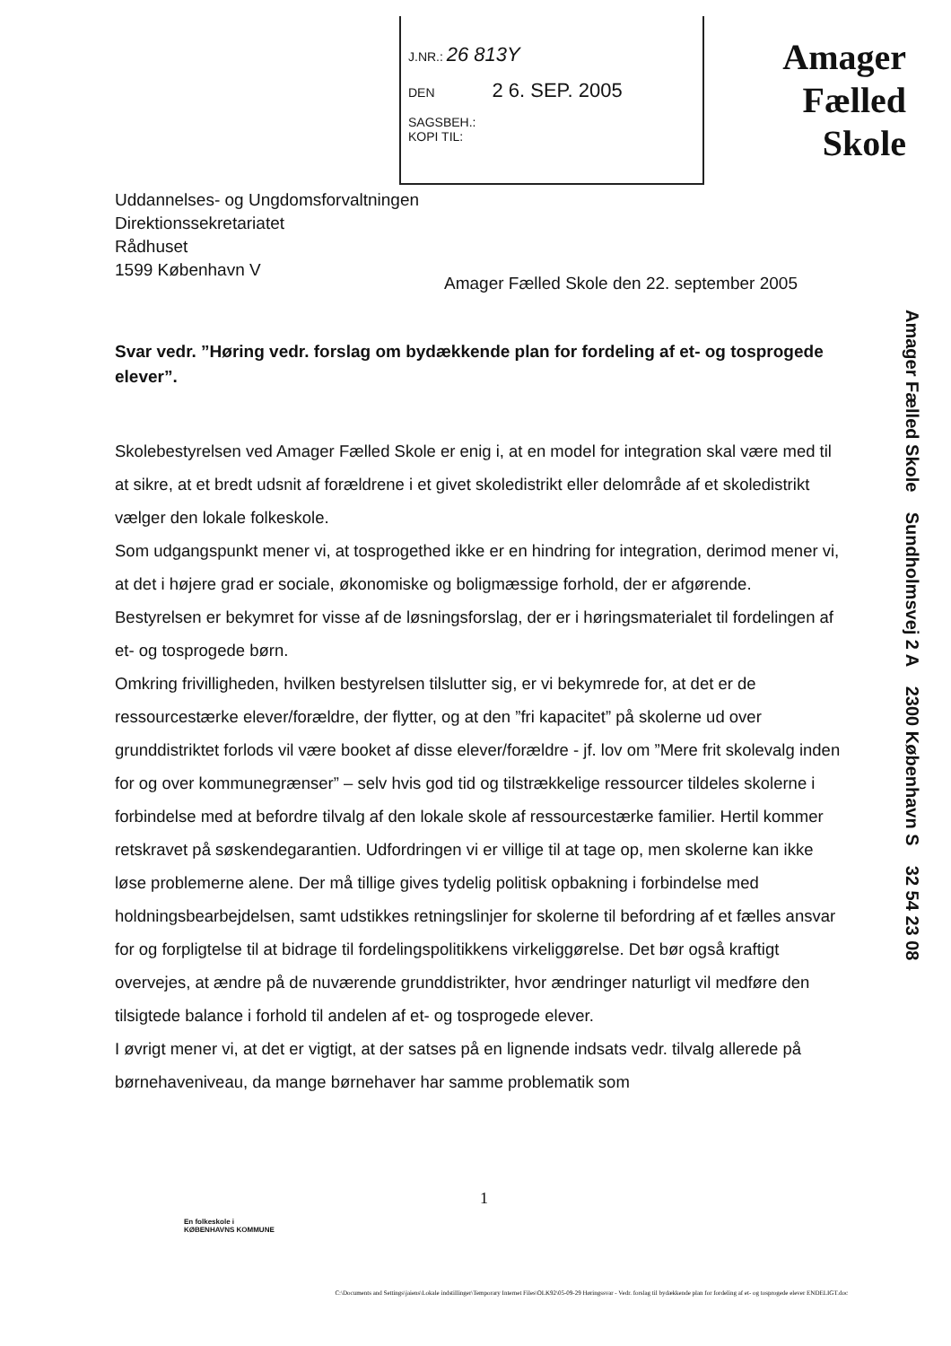J.NR.: 26 813Y
DEN 2 6. SEP. 2005
SAGSBEH.:
KOPI TIL:
Amager
Fælled
Skole
Amager Fælled Skole Sundholmsvej 2 A 2300 København S 32 54 23 08
Uddannelses- og Ungdomsforvaltningen
Direktionssekretariatet
Rådhuset
1599 København V
Amager Fælled Skole den 22. september 2005
Svar vedr. ”Høring vedr. forslag om bydækkende plan for fordeling af et- og tosprogede elever”.
Skolebestyrelsen ved Amager Fælled Skole er enig i, at en model for integration skal være med til at sikre, at et bredt udsnit af forældrene i et givet skoledistrikt eller delområde af et skoledistrikt vælger den lokale folkeskole.
Som udgangspunkt mener vi, at tosprogethed ikke er en hindring for integration, derimod mener vi, at det i højere grad er sociale, økonomiske og boligmæssige forhold, der er afgørende.
Bestyrelsen er bekymret for visse af de løsningsforslag, der er i høringsmaterialet til fordelingen af et- og tosprogede børn.
Omkring frivilligheden, hvilken bestyrelsen tilslutter sig, er vi bekymrede for, at det er de ressourcestærke elever/forældre, der flytter, og at den ”fri kapacitet” på skolerne ud over grunddistriktet forlods vil være booket af disse elever/forældre - jf. lov om ”Mere frit skolevalg inden for og over kommunegrænser” – selv hvis god tid og tilstrækkelige ressourcer tildeles skolerne i forbindelse med at befordre tilvalg af den lokale skole af ressourcestærke familier. Hertil kommer retskravet på søskendegarantien. Udfordringen vi er villige til at tage op, men skolerne kan ikke løse problemerne alene. Der må tillige gives tydelig politisk opbakning i forbindelse med holdningsbearbejdelsen, samt udstikkes retningslinjer for skolerne til befordring af et fælles ansvar for og forpligtelse til at bidrage til fordelingspolitikkens virkeliggørelse. Det bør også kraftigt overvejes, at ændre på de nuværende grunddistrikter, hvor ændringer naturligt vil medføre den tilsigtede balance i forhold til andelen af et- og tosprogede elever.
I øvrigt mener vi, at det er vigtigt, at der satses på en lignende indsats vedr. tilvalg allerede på børnehaveniveau, da mange børnehaver har samme problematik som
1
En folkeskole i
KØBENHAVNS KOMMUNE
C:\Documents and Settings\jaiens\Lokale indstillinger\Temporary Internet Files\OLK92\05-09-29 Høringssvar - Vedr. forslag til bydækkende plan for fordeling af et- og tosprogede elever ENDELIGT.doc